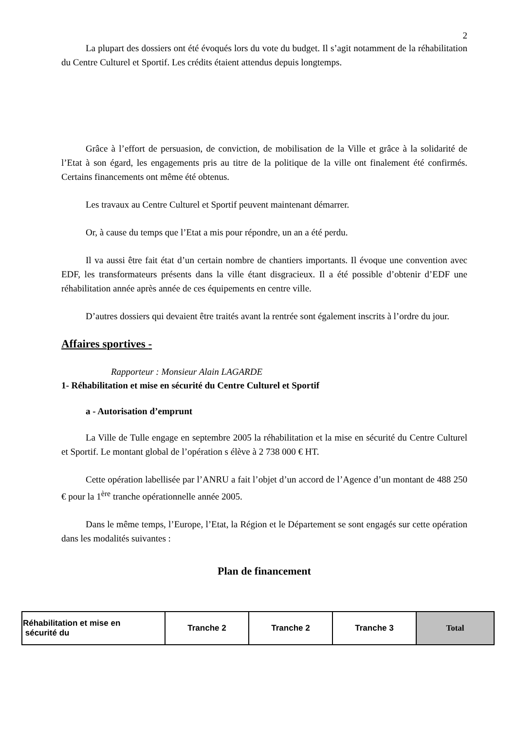2
La plupart des dossiers ont été évoqués lors du vote du budget. Il s’agit notamment de la réhabilitation du Centre Culturel et Sportif. Les crédits étaient attendus depuis longtemps.
Grâce à l’effort de persuasion, de conviction, de mobilisation de la Ville et grâce à la solidarité de l’Etat à son égard, les engagements pris au titre de la politique de la ville ont finalement été confirmés. Certains financements ont même été obtenus.
Les travaux au Centre Culturel et Sportif peuvent maintenant démarrer.
Or, à cause du temps que l’Etat a mis pour répondre, un an a été perdu.
Il va aussi être fait état d’un certain nombre de chantiers importants. Il évoque une convention avec EDF, les transformateurs présents dans la ville étant disgracieux. Il a été possible d’obtenir d’EDF une réhabilitation année après année de ces équipements en centre ville.
D’autres dossiers qui devaient être traités avant la rentrée sont également inscrits à l’ordre du jour.
Affaires sportives -
Rapporteur : Monsieur Alain LAGARDE
1- Réhabilitation et mise en sécurité du Centre Culturel et Sportif
a - Autorisation d’emprunt
La Ville de Tulle engage en septembre 2005 la réhabilitation et la mise en sécurité du Centre Culturel et Sportif. Le montant global de l’opération s élève à 2 738 000 € HT.
Cette opération labellisée par l’ANRU a fait l’objet d’un accord de l’Agence d’un montant de 488 250 € pour la 1<sup>ère</sup> tranche opérationnelle année 2005.
Dans le même temps, l’Europe, l’Etat, la Région et le Département se sont engagés sur cette opération dans les modalités suivantes :
Plan de financement
| Réhabilitation et mise en sécurité du | Tranche 2 | Tranche 2 | Tranche 3 | Total |